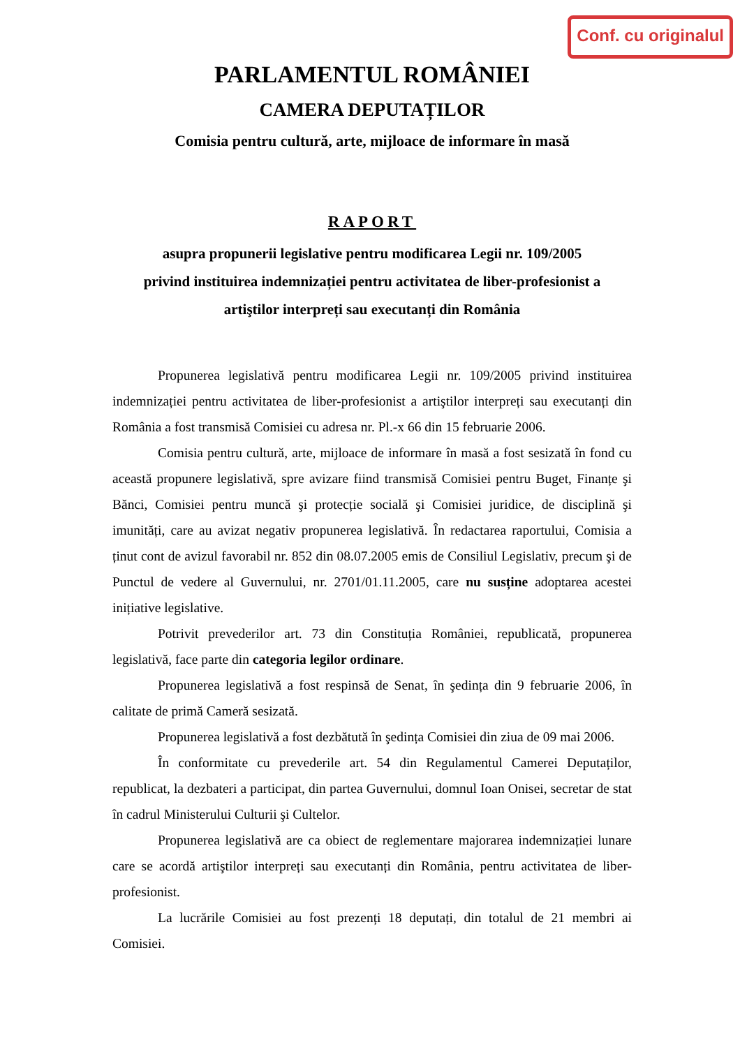Conf. cu originalul
PARLAMENTUL ROMÂNIEI
CAMERA DEPUTAȚILOR
Comisia pentru cultură, arte, mijloace de informare în masă
RAPORT
asupra propunerii legislative pentru modificarea Legii nr. 109/2005
privind instituirea indemnizației pentru activitatea de liber-profesionist a
artiştilor interpreți sau executanți din România
Propunerea legislativă pentru modificarea Legii nr. 109/2005 privind instituirea indemnizației pentru activitatea de liber-profesionist a artiştilor interpreți sau executanți din România a fost transmisă Comisiei cu adresa nr. Pl.-x 66 din 15 februarie 2006.
Comisia pentru cultură, arte, mijloace de informare în masă a fost sesizată în fond cu această propunere legislativă, spre avizare fiind transmisă Comisiei pentru Buget, Finanțe şi Bănci, Comisiei pentru muncă şi protecție socială şi Comisiei juridice, de disciplină şi imunități, care au avizat negativ propunerea legislativă. În redactarea raportului, Comisia a ținut cont de avizul favorabil nr. 852 din 08.07.2005 emis de Consiliul Legislativ, precum şi de Punctul de vedere al Guvernului, nr. 2701/01.11.2005, care nu susține adoptarea acestei inițiative legislative.
Potrivit prevederilor art. 73 din Constituția României, republicată, propunerea legislativă, face parte din categoria legilor ordinare.
Propunerea legislativă a fost respinsă de Senat, în şedința din 9 februarie 2006, în calitate de primă Cameră sesizată.
Propunerea legislativă a fost dezbătută în şedința Comisiei din ziua de 09 mai 2006.
În conformitate cu prevederile art. 54 din Regulamentul Camerei Deputaților, republicat, la dezbateri a participat, din partea Guvernului, domnul Ioan Onisei, secretar de stat în cadrul Ministerului Culturii şi Cultelor.
Propunerea legislativă are ca obiect de reglementare majorarea indemnizației lunare care se acordă artiştilor interpreți sau executanți din România, pentru activitatea de liber-profesionist.
La lucrările Comisiei au fost prezenți 18 deputați, din totalul de 21 membri ai Comisiei.